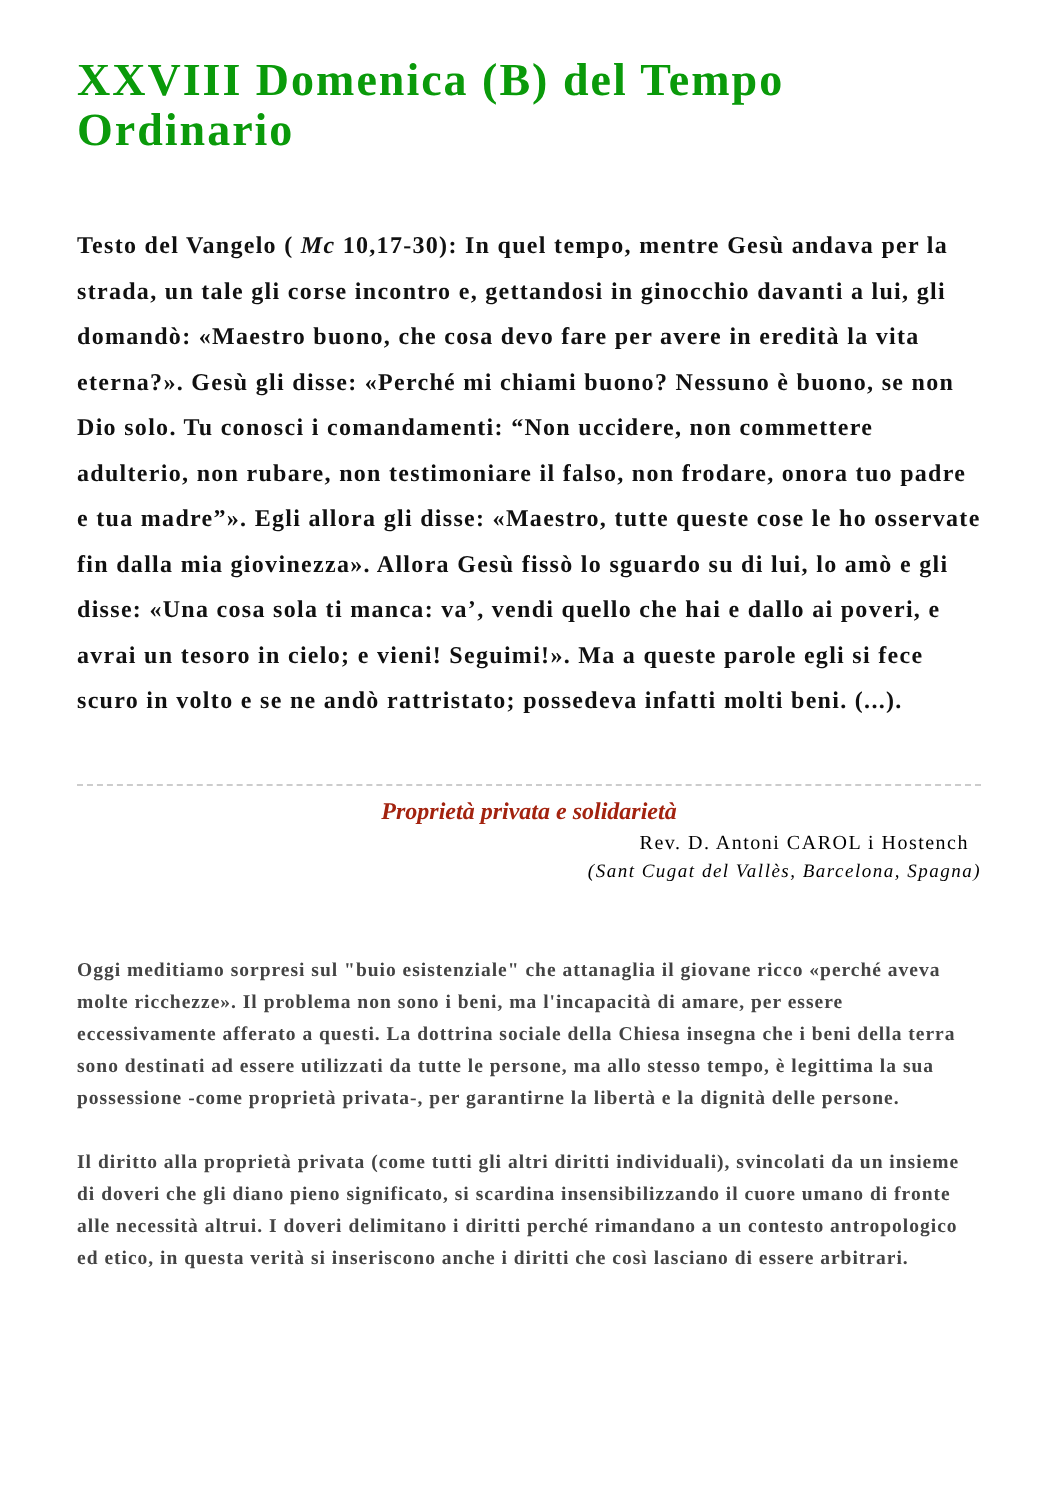XXVIII Domenica (B) del Tempo Ordinario
Testo del Vangelo ( Mc 10,17-30): In quel tempo, mentre Gesù andava per la strada, un tale gli corse incontro e, gettandosi in ginocchio davanti a lui, gli domandò: «Maestro buono, che cosa devo fare per avere in eredità la vita eterna?». Gesù gli disse: «Perché mi chiami buono? Nessuno è buono, se non Dio solo. Tu conosci i comandamenti: “Non uccidere, non commettere adulterio, non rubare, non testimoniare il falso, non frodare, onora tuo padre e tua madre”». Egli allora gli disse: «Maestro, tutte queste cose le ho osservate fin dalla mia giovinezza». Allora Gesù fissò lo sguardo su di lui, lo amò e gli disse: «Una cosa sola ti manca: va’, vendi quello che hai e dallo ai poveri, e avrai un tesoro in cielo; e vieni! Seguimi!». Ma a queste parole egli si fece scuro in volto e se ne andò rattristato; possedeva infatti molti beni. (...).
Proprietà privata e solidarietà
Rev. D. Antoni CAROL i Hostench
(Sant Cugat del Vallès, Barcelona, Spagna)
Oggi meditiamo sorpresi sul "buio esistenziale" che attanaglia il giovane ricco «perché aveva molte ricchezze». Il problema non sono i beni, ma l'incapacità di amare, per essere eccessivamente afferato a questi. La dottrina sociale della Chiesa insegna che i beni della terra sono destinati ad essere utilizzati da tutte le persone, ma allo stesso tempo, è legittima la sua possessione -come proprietà privata-, per garantirne la libertà e la dignità delle persone.
Il diritto alla proprietà privata (come tutti gli altri diritti individuali), svincolati da un insieme di doveri che gli diano pieno significato, si scardina insensibilizzando il cuore umano di fronte alle necessità altrui. I doveri delimitano i diritti perché rimandano a un contesto antropologico ed etico, in questa verità si inseriscono anche i diritti che così lasciano di essere arbitrari.